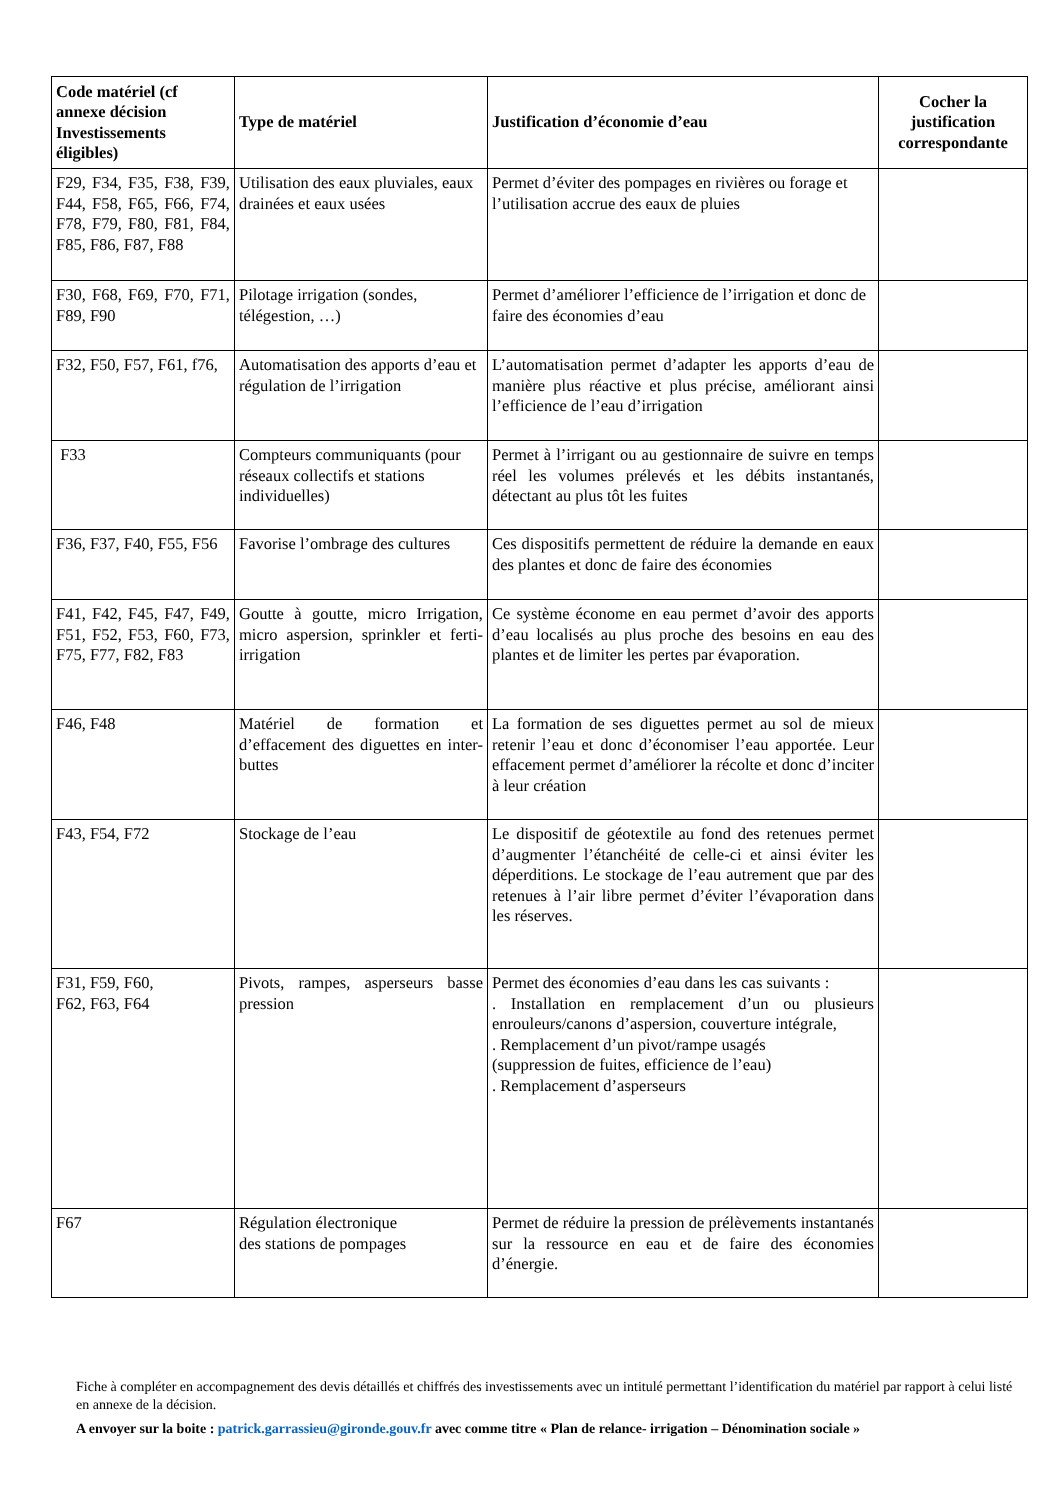| Code matériel (cf annexe décision Investissements éligibles) | Type de matériel | Justification d’économie d’eau | Cocher la justification correspondante |
| --- | --- | --- | --- |
| F29, F34, F35, F38, F39, F44, F58, F65, F66, F74, F78, F79, F80, F81, F84, F85, F86, F87, F88 | Utilisation des eaux pluviales, eaux drainées et eaux usées | Permet d’éviter des pompages en rivières ou forage et l’utilisation accrue des eaux de pluies | |
| F30, F68, F69, F70, F71, F89, F90 | Pilotage irrigation (sondes, télégestion, …) | Permet d’améliorer l’efficience de l’irrigation et donc de faire des économies d’eau | |
| F32, F50, F57, F61, f76, | Automatisation des apports d’eau et régulation de l’irrigation | L’automatisation permet d’adapter les apports d’eau de manière plus réactive et plus précise, améliorant ainsi l’efficience de l’eau d’irrigation | |
| F33 | Compteurs communiquants (pour réseaux collectifs et stations individuelles) | Permet à l’irrigant ou au gestionnaire de suivre en temps réel les volumes prélevés et les débits instantanés, détectant au plus tôt les fuites | |
| F36, F37, F40, F55, F56 | Favorise l’ombrage des cultures | Ces dispositifs permettent de réduire la demande en eaux des plantes et donc de faire des économies | |
| F41, F42, F45, F47, F49, F51, F52, F53, F60, F73, F75, F77, F82, F83 | Goutte à goutte, micro Irrigation, micro aspersion, sprinkler et ferti-irrigation | Ce système économe en eau permet d’avoir des apports d’eau localisés au plus proche des besoins en eau des plantes et de limiter les pertes par évaporation. | |
| F46, F48 | Matériel de formation et d’effacement des diguettes en inter-buttes | La formation de ses diguettes permet au sol de mieux retenir l’eau et donc d’économiser l’eau apportée. Leur effacement permet d’améliorer la récolte et donc d’inciter à leur création | |
| F43, F54, F72 | Stockage de l’eau | Le dispositif de géotextile au fond des retenues permet d’augmenter l’étanchéité de celle-ci et ainsi éviter les déperditions. Le stockage de l’eau autrement que par des retenues à l’air libre permet d’éviter l’évaporation dans les réserves. | |
| F31, F59, F60, F62, F63, F64 | Pivots, rampes, asperseurs basse pression | Permet des économies d’eau dans les cas suivants : . Installation en remplacement d’un ou plusieurs enrouleurs/canons d’aspersion, couverture intégrale, . Remplacement d’un pivot/rampe usagés (suppression de fuites, efficience de l’eau) . Remplacement d’asperseurs | |
| F67 | Régulation électronique des stations de pompages | Permet de réduire la pression de prélèvements instantanés sur la ressource en eau et de faire des économies d’énergie. | |
Fiche à compléter en accompagnement des devis détaillés et chiffrés des investissements avec un intitulé permettant l’identification du matériel par rapport à celui listé en annexe de la décision.
A envoyer sur la boite : patrick.garrassieu@gironde.gouv.fr avec comme titre « Plan de relance- irrigation – Dénomination sociale »